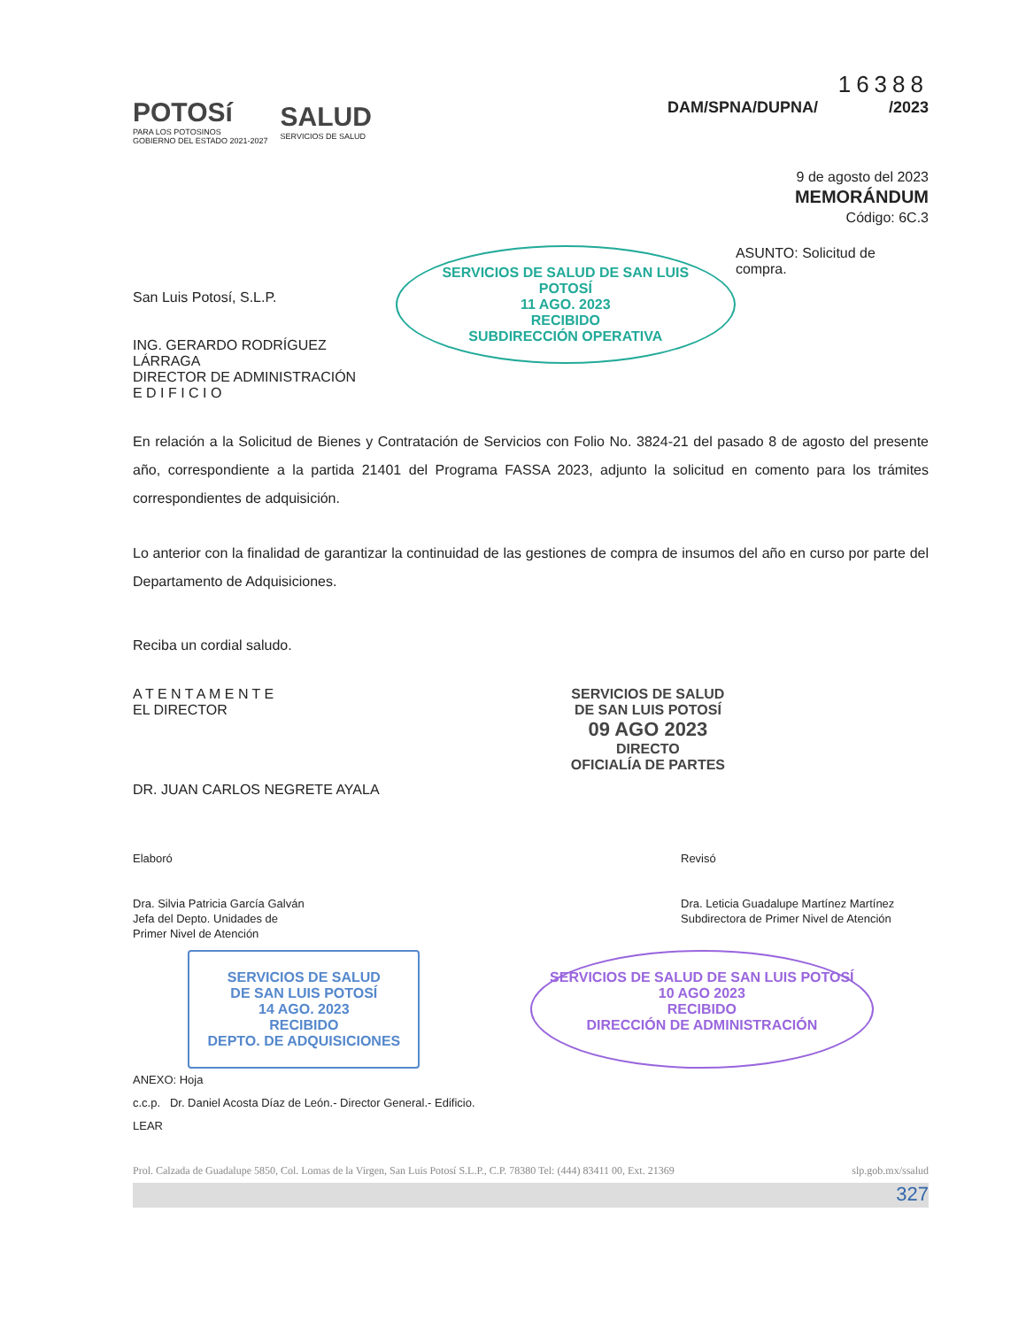POTOSí
PARA LOS POTOSINOS
GOBIERNO DEL ESTADO 2021-2027
SALUD
SERVICIOS DE SALUD
16388
DAM/SPNA/DUPNA/ /2023
9 de agosto del 2023
MEMORÁNDUM
Código: 6C.3
San Luis Potosí, S.L.P.
ING. GERARDO RODRÍGUEZ LÁRRAGA
DIRECTOR DE ADMINISTRACIÓN
E D I F I C I O
SERVICIOS DE SALUD DE SAN LUIS POTOSÍ
11 AGO. 2023
RECIBIDO
SUBDIRECCIÓN OPERATIVA
ASUNTO: Solicitud de compra.
En relación a la Solicitud de Bienes y Contratación de Servicios con Folio No. 3824-21 del pasado 8 de agosto del presente año, correspondiente a la partida 21401 del Programa FASSA 2023, adjunto la solicitud en comento para los trámites correspondientes de adquisición.
Lo anterior con la finalidad de garantizar la continuidad de las gestiones de compra de insumos del año en curso por parte del Departamento de Adquisiciones.
Reciba un cordial saludo.
A T E N T A M E N T E
EL DIRECTOR
DR. JUAN CARLOS NEGRETE AYALA
SERVICIOS DE SALUD
DE SAN LUIS POTOSÍ
09 AGO 2023
DIRECTO
OFICIALÍA DE PARTES
Elaboró
Dra. Silvia Patricia García Galván
Jefa del Depto. Unidades de
Primer Nivel de Atención
Revisó
Dra. Leticia Guadalupe Martínez Martínez
Subdirectora de Primer Nivel de Atención
SERVICIOS DE SALUD
DE SAN LUIS POTOSÍ
14 AGO. 2023
RECIBIDO
DEPTO. DE ADQUISICIONES
SERVICIOS DE SALUD DE SAN LUIS POTOSÍ
10 AGO 2023
RECIBIDO
DIRECCIÓN DE ADMINISTRACIÓN
ANEXO: Hoja
c.c.p. Dr. Daniel Acosta Díaz de León.- Director General.- Edificio.
LEAR
Prol. Calzada de Guadalupe 5850, Col. Lomas de la Virgen, San Luis Potosí S.L.P., C.P. 78380 Tel: (444) 83411 00, Ext. 21369 slp.gob.mx/ssalud
327